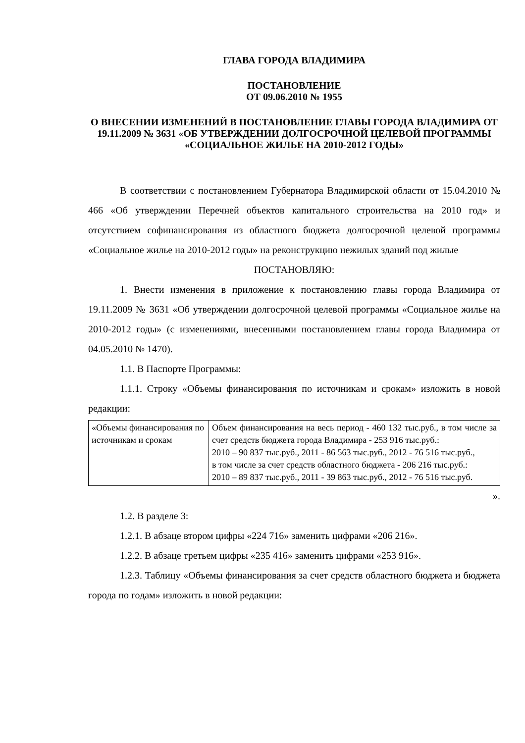ГЛАВА ГОРОДА ВЛАДИМИРА
ПОСТАНОВЛЕНИЕ
ОТ 09.06.2010 № 1955
О ВНЕСЕНИИ ИЗМЕНЕНИЙ В ПОСТАНОВЛЕНИЕ ГЛАВЫ ГОРОДА ВЛАДИМИРА ОТ 19.11.2009 № 3631 «ОБ УТВЕРЖДЕНИИ ДОЛГОСРОЧНОЙ ЦЕЛЕВОЙ ПРОГРАММЫ «СОЦИАЛЬНОЕ ЖИЛЬЕ НА 2010-2012 ГОДЫ»
В соответствии с постановлением Губернатора Владимирской области от 15.04.2010 № 466 «Об утверждении Перечней объектов капитального строительства на 2010 год» и отсутствием софинансирования из областного бюджета долгосрочной целевой программы «Социальное жилье на 2010-2012 годы» на реконструкцию нежилых зданий под жилые
ПОСТАНОВЛЯЮ:
1. Внести изменения в приложение к постановлению главы города Владимира от 19.11.2009 № 3631 «Об утверждении долгосрочной целевой программы «Социальное жилье на 2010-2012 годы» (с изменениями, внесенными постановлением главы города Владимира от 04.05.2010 № 1470).
1.1. В Паспорте Программы:
1.1.1. Строку «Объемы финансирования по источникам и срокам» изложить в новой редакции:
| «Объемы финансирования по источникам и срокам | Объем финансирования на весь период - 460 132 тыс.руб., в том числе за счет средств бюджета города Владимира - 253 916 тыс.руб.: 2010 – 90 837 тыс.руб., 2011 - 86 563 тыс.руб., 2012 - 76 516 тыс.руб., в том числе за счет средств областного бюджета - 206 216 тыс.руб.: 2010 – 89 837 тыс.руб., 2011 - 39 863 тыс.руб., 2012 - 76 516 тыс.руб. |
».
1.2. В разделе 3:
1.2.1. В абзаце втором цифры «224 716» заменить цифрами «206 216».
1.2.2. В абзаце третьем цифры «235 416» заменить цифрами «253 916».
1.2.3. Таблицу «Объемы финансирования за счет средств областного бюджета и бюджета города по годам» изложить в новой редакции: